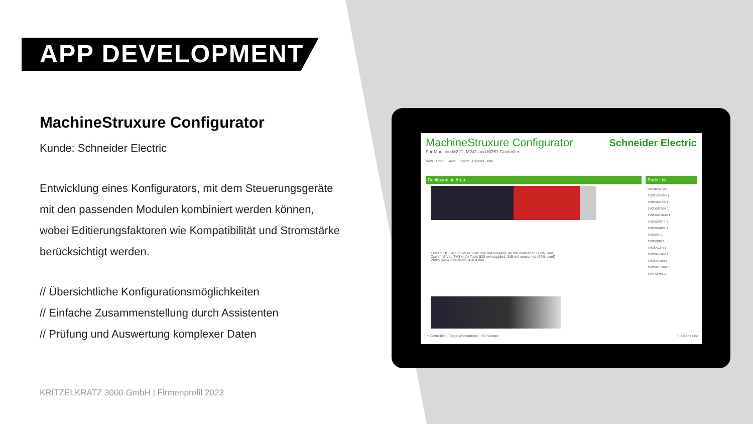APP DEVELOPMENT
MachineStruxure Configurator
Kunde: Schneider Electric
Entwicklung eines Konfigurators, mit dem Steuerungsgeräte mit den passenden Modulen kombiniert werden können, wobei Editierungsfaktoren wie Kompatibilität und Stromstärke berücksichtigt werden.
// Übersichtliche Konfigurationsmöglichkeiten
// Einfache Zusammenstellung durch Assistenten
// Prüfung und Auswertung komplexer Daten
KRITZELKRATZ 3000 GmbH | Firmenprofil 2023
MachineStruxure Configurator
For Modicon M221, M241 and M251 Controller
Schneider Electric
New · Open · Save · Export · Options · Info
Configuration Area Parts List
Current DC 24V I/O (mA) Total: 226 mA supplied, 40 mA consumed (17% used)
Current 5 Vdc TM3 (mA) Total: 520 mA supplied, 315 mA consumed (60% used)
Width (mm) Total width: 418.4 mm
Reference Qty
TM221CE40R 1
TM251MESC 1
TM2DDI32DK 1
TM2DDO16UK 1
TM2DDO8TT 2
TM2DRA8RT 1
TM3DI8A 1
TM3DQ8R 1
TM3SAC5R 1
TM3SAF5RG 1
TM3SAFL5R 1
TM3SAFL5RG 1
TM4PDPS1 1
+ Controller · Toggle Annotations · I/O Statistic Full Parts List